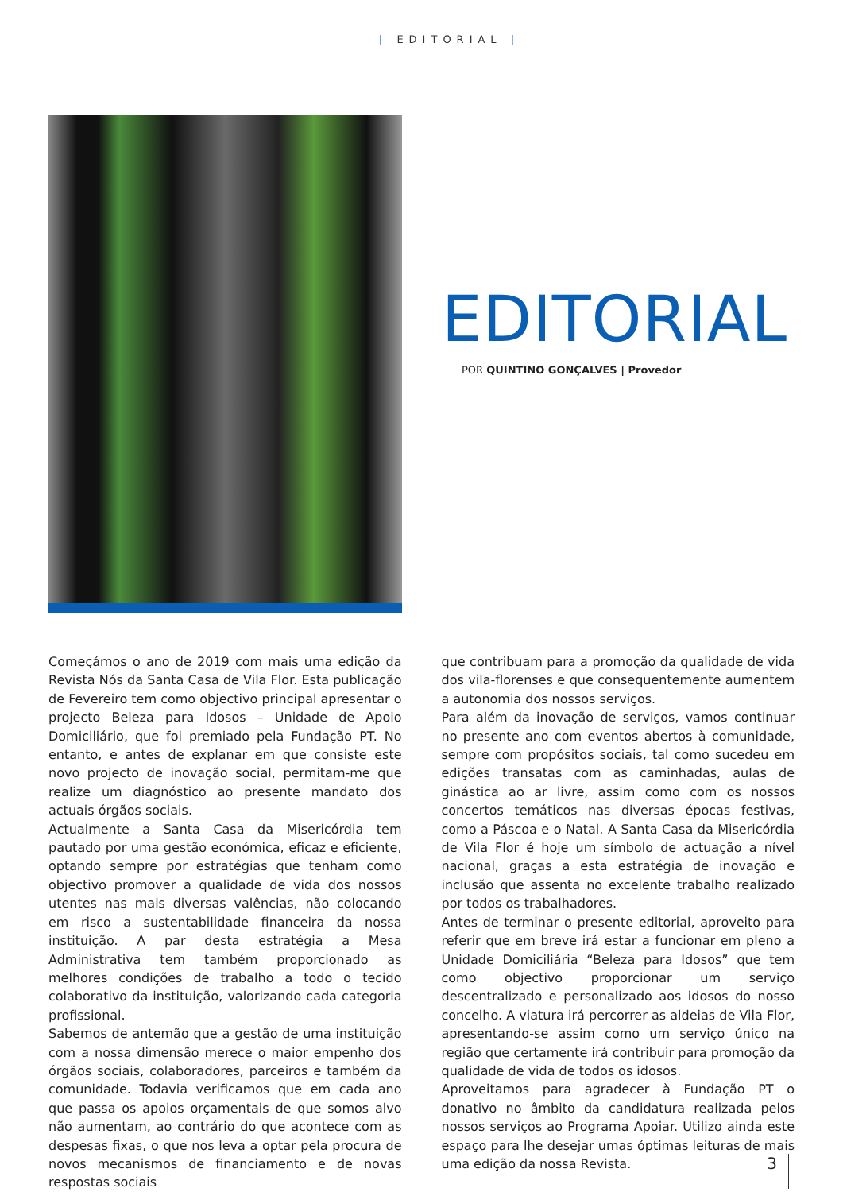| EDITORIAL |
EDITORIAL
POR QUINTINO GONÇALVES | Provedor
Começámos o ano de 2019 com mais uma edição da Revista Nós da Santa Casa de Vila Flor. Esta publicação de Fevereiro tem como objectivo principal apresentar o projecto Beleza para Idosos – Unidade de Apoio Domiciliário, que foi premiado pela Fundação PT. No entanto, e antes de explanar em que consiste este novo projecto de inovação social, permitam-me que realize um diagnóstico ao presente mandato dos actuais órgãos sociais.
Actualmente a Santa Casa da Misericórdia tem pautado por uma gestão económica, eficaz e eficiente, optando sempre por estratégias que tenham como objectivo promover a qualidade de vida dos nossos utentes nas mais diversas valências, não colocando em risco a sustentabilidade financeira da nossa instituição. A par desta estratégia a Mesa Administrativa tem também proporcionado as melhores condições de trabalho a todo o tecido colaborativo da instituição, valorizando cada categoria profissional.
Sabemos de antemão que a gestão de uma instituição com a nossa dimensão merece o maior empenho dos órgãos sociais, colaboradores, parceiros e também da comunidade. Todavia verificamos que em cada ano que passa os apoios orçamentais de que somos alvo não aumentam, ao contrário do que acontece com as despesas fixas, o que nos leva a optar pela procura de novos mecanismos de financiamento e de novas respostas sociais
que contribuam para a promoção da qualidade de vida dos vila-florenses e que consequentemente aumentem a autonomia dos nossos serviços.
Para além da inovação de serviços, vamos continuar no presente ano com eventos abertos à comunidade, sempre com propósitos sociais, tal como sucedeu em edições transatas com as caminhadas, aulas de ginástica ao ar livre, assim como com os nossos concertos temáticos nas diversas épocas festivas, como a Páscoa e o Natal. A Santa Casa da Misericórdia de Vila Flor é hoje um símbolo de actuação a nível nacional, graças a esta estratégia de inovação e inclusão que assenta no excelente trabalho realizado por todos os trabalhadores.
Antes de terminar o presente editorial, aproveito para referir que em breve irá estar a funcionar em pleno a Unidade Domiciliária “Beleza para Idosos” que tem como objectivo proporcionar um serviço descentralizado e personalizado aos idosos do nosso concelho. A viatura irá percorrer as aldeias de Vila Flor, apresentando-se assim como um serviço único na região que certamente irá contribuir para promoção da qualidade de vida de todos os idosos.
Aproveitamos para agradecer à Fundação PT o donativo no âmbito da candidatura realizada pelos nossos serviços ao Programa Apoiar. Utilizo ainda este espaço para lhe desejar umas óptimas leituras de mais uma edição da nossa Revista.
3